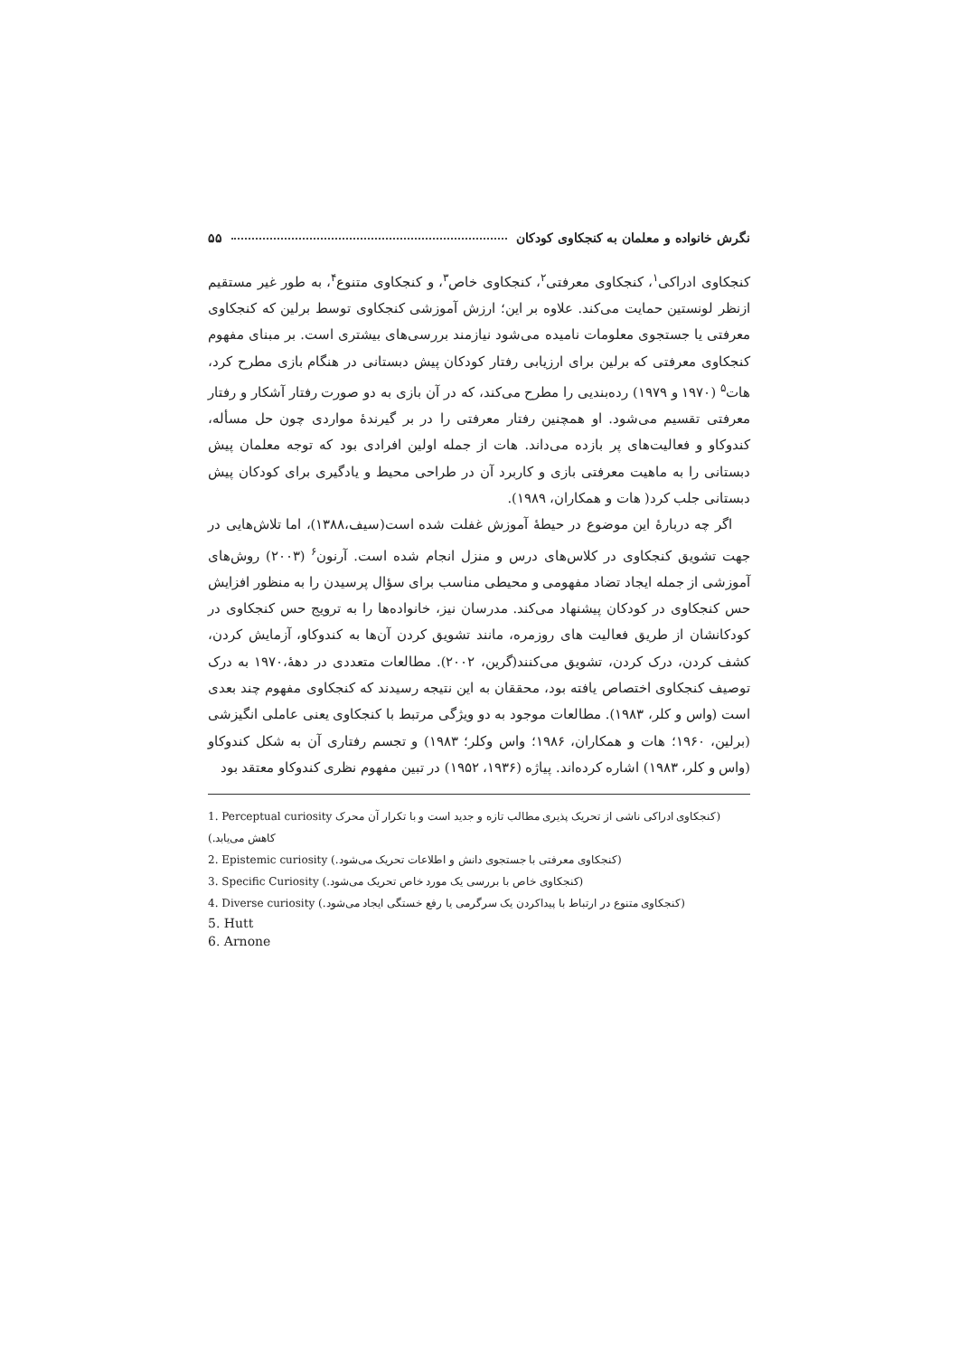نگرش خانواده و معلمان به کنجکاوی کودکان ۵۵
کنجکاوی ادراکی<sup>۱</sup>، کنجکاوی معرفتی<sup>۲</sup>، کنجکاوی خاص<sup>۳</sup>، و کنجکاوی متنوع<sup>۴</sup>، به طور غیر مستقیم ازنظر لونستین حمایت می‌کند. علاوه بر این؛ ارزش آموزشی کنجکاوی توسط برلین که کنجکاوی معرفتی یا جستجوی معلومات نامیده می‌شود نیازمند بررسی‌های بیشتری است. بر مبنای مفهوم کنجکاوی معرفتی که برلین برای ارزیابی رفتار کودکان پیش دبستانی در هنگام بازی مطرح کرد، هات<sup>۵</sup> (۱۹۷۰ و ۱۹۷۹) رده‌بندیی را مطرح می‌کند، که در آن بازی به دو صورت رفتار آشکار و رفتار معرفتی تقسیم می‌شود. او همچنین رفتار معرفتی را در بر گیرندهٔ مواردی چون حل مسأله، کندوکاو و فعالیت‌های پر بازده می‌داند. هات از جمله اولین افرادی بود که توجه معلمان پیش دبستانی را به ماهیت معرفتی بازی و کاربرد آن در طراحی محیط و یادگیری برای کودکان پیش دبستانی جلب کرد( هات و همکاران، ۱۹۸۹).
اگر چه دربارهٔ این موضوع در حیطهٔ آموزش غفلت شده است(سیف،۱۳۸۸)، اما تلاش‌هایی در جهت تشویق کنجکاوی در کلاس‌های درس و منزل انجام شده است. آرنون<sup>۶</sup> (۲۰۰۳) روش‌های آموزشی از جمله ایجاد تضاد مفهومی و محیطی مناسب برای سؤال پرسیدن را به منظور افزایش حس کنجکاوی در کودکان پیشنهاد می‌کند. مدرسان نیز، خانواده‌ها را به ترویج حس کنجکاوی در کودکانشان از طریق فعالیت های روزمره، مانند تشویق کردن آن‌ها به کندوکاو، آزمایش کردن، کشف کردن، درک کردن، تشویق می‌کنند(گرین، ۲۰۰۲). مطالعات متعددی در دههٔ،۱۹۷۰ به درک توصیف کنجکاوی اختصاص یافته بود، محققان به این نتیجه رسیدند که کنجکاوی مفهوم چند بعدی است (واس و کلر، ۱۹۸۳). مطالعات موجود به دو ویژگی مرتبط با کنجکاوی یعنی عاملی انگیزشی (برلین، ۱۹۶۰؛ هات و همکاران، ۱۹۸۶؛ واس وکلر؛ ۱۹۸۳) و تجسم رفتاری آن به شکل کندوکاو (واس و کلر، ۱۹۸۳) اشاره کرده‌اند. پیاژه (۱۹۳۶، ۱۹۵۲) در تبین مفهوم نظری کندوکاو معتقد بود
1. Perceptual curiosity (کنجکاوی ادراکی ناشی از تحریک پذیری مطالب تازه و جدید است و با تکرار آن محرک کاهش می‌یابد.)
2. Epistemic curiosity (کنجکاوی معرفتی با جستجوی دانش و اطلاعات تحریک می‌شود.)
3. Specific Curiosity (کنجکاوی خاص با بررسی یک مورد خاص تحریک می‌شود.)
4. Diverse curiosity (کنجکاوی متنوع در ارتباط با پیداکردن یک سرگرمی یا رفع خستگی ایجاد می‌شود.)
5. Hutt
6. Arnone